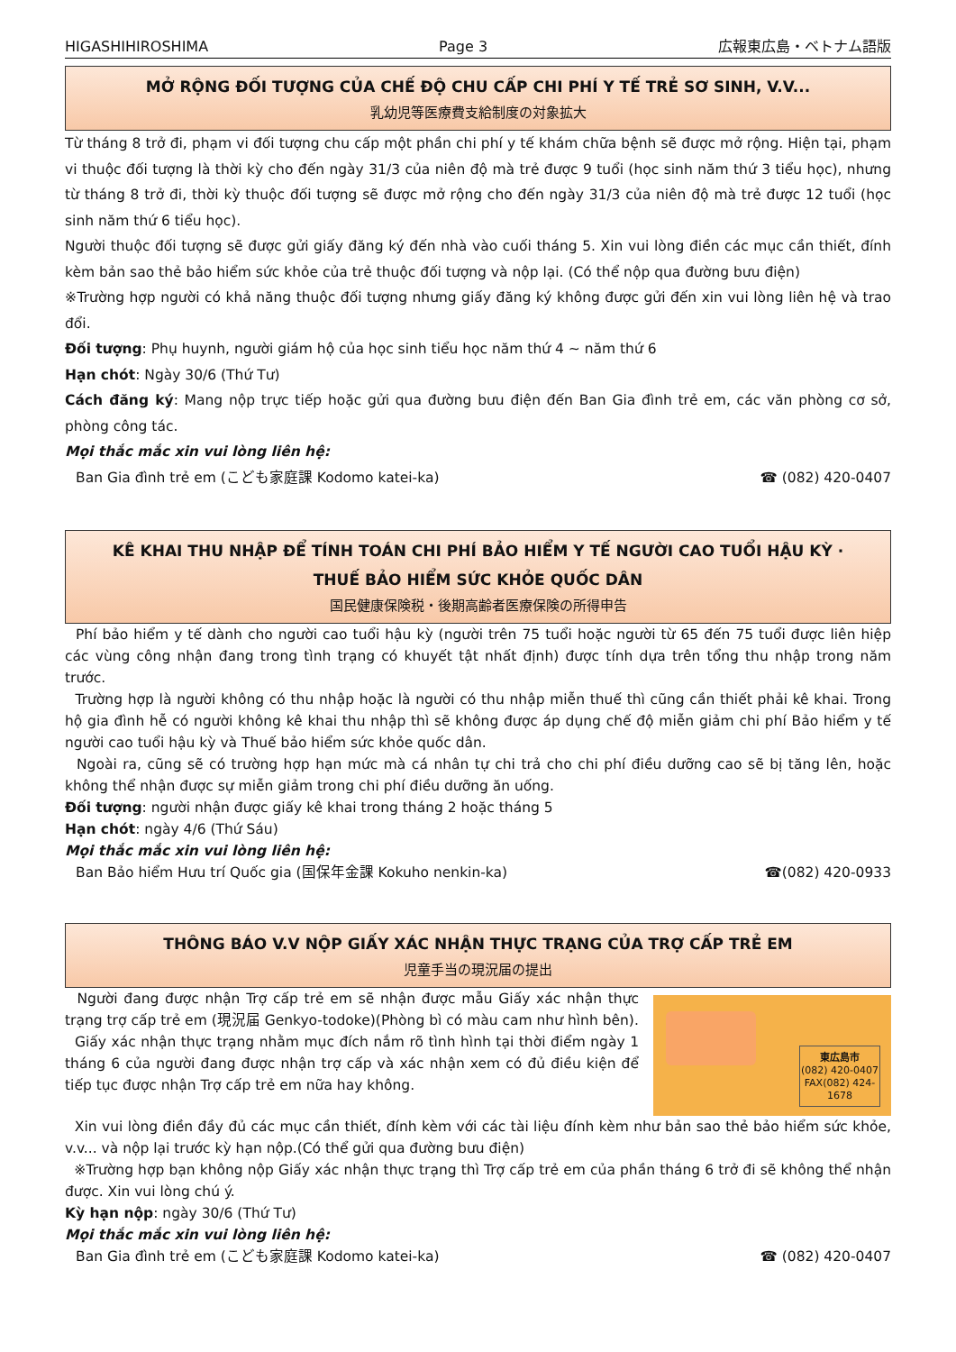HIGASHIHIROSHIMA Page 3 広報東広島・ベトナム語版
MỞ RỘNG ĐỐI TƯỢNG CỦA CHẾ ĐỘ CHU CẤP CHI PHÍ Y TẾ TRẺ SƠ SINH, V.V...
乳幼児等医療費支給制度の対象拡大
Từ tháng 8 trở đi, phạm vi đối tượng chu cấp một phần chi phí y tế khám chữa bệnh sẽ được mở rộng. Hiện tại, phạm vi thuộc đối tượng là thời kỳ cho đến ngày 31/3 của niên độ mà trẻ được 9 tuổi (học sinh năm thứ 3 tiểu học), nhưng từ tháng 8 trở đi, thời kỳ thuộc đối tượng sẽ được mở rộng cho đến ngày 31/3 của niên độ mà trẻ được 12 tuổi (học sinh năm thứ 6 tiểu học).
Người thuộc đối tượng sẽ được gửi giấy đăng ký đến nhà vào cuối tháng 5. Xin vui lòng điền các mục cần thiết, đính kèm bản sao thẻ bảo hiểm sức khỏe của trẻ thuộc đối tượng và nộp lại. (Có thể nộp qua đường bưu điện)
※Trường hợp người có khả năng thuộc đối tượng nhưng giấy đăng ký không được gửi đến xin vui lòng liên hệ và trao đổi.
Đối tượng: Phụ huynh, người giám hộ của học sinh tiểu học năm thứ 4 ~ năm thứ 6
Hạn chót: Ngày 30/6 (Thứ Tư)
Cách đăng ký: Mang nộp trực tiếp hoặc gửi qua đường bưu điện đến Ban Gia đình trẻ em, các văn phòng cơ sở, phòng công tác.
Mọi thắc mắc xin vui lòng liên hệ:
Ban Gia đình trẻ em (こども家庭課 Kodomo katei-ka) ☎ (082) 420-0407
KÊ KHAI THU NHẬP ĐỂ TÍNH TOÁN CHI PHÍ BẢO HIỂM Y TẾ NGƯỜI CAO TUỔI HẬU KỲ ·
THUẾ BẢO HIỂM SỨC KHỎE QUỐC DÂN
国民健康保険税・後期高齢者医療保険の所得申告
Phí bảo hiểm y tế dành cho người cao tuổi hậu kỳ (người trên 75 tuổi hoặc người từ 65 đến 75 tuổi được liên hiệp các vùng công nhận đang trong tình trạng có khuyết tật nhất định) được tính dựa trên tổng thu nhập trong năm trước.
Trường hợp là người không có thu nhập hoặc là người có thu nhập miễn thuế thì cũng cần thiết phải kê khai. Trong hộ gia đình hễ có người không kê khai thu nhập thì sẽ không được áp dụng chế độ miễn giảm chi phí Bảo hiểm y tế người cao tuổi hậu kỳ và Thuế bảo hiểm sức khỏe quốc dân.
Ngoài ra, cũng sẽ có trường hợp hạn mức mà cá nhân tự chi trả cho chi phí điều dưỡng cao sẽ bị tăng lên, hoặc không thể nhận được sự miễn giảm trong chi phí điều dưỡng ăn uống.
Đối tượng: người nhận được giấy kê khai trong tháng 2 hoặc tháng 5
Hạn chót: ngày 4/6 (Thứ Sáu)
Mọi thắc mắc xin vui lòng liên hệ:
Ban Bảo hiểm Hưu trí Quốc gia (国保年金課 Kokuho nenkin-ka) ☎(082) 420-0933
THÔNG BÁO V.V NỘP GIẤY XÁC NHẬN THỰC TRẠNG CỦA TRỢ CẤP TRẺ EM
児童手当の現況届の提出
Người đang được nhận Trợ cấp trẻ em sẽ nhận được mẫu Giấy xác nhận thực trạng trợ cấp trẻ em (現況届 Genkyo-todoke)(Phòng bì có màu cam như hình bên).
Giấy xác nhận thực trạng nhằm mục đích nắm rõ tình hình tại thời điểm ngày 1 tháng 6 của người đang được nhận trợ cấp và xác nhận xem có đủ điều kiện để tiếp tục được nhận Trợ cấp trẻ em nữa hay không.
東広島市
(082) 420-0407
FAX(082) 424-1678
Xin vui lòng điền đầy đủ các mục cần thiết, đính kèm với các tài liệu đính kèm như bản sao thẻ bảo hiểm sức khỏe, v.v... và nộp lại trước kỳ hạn nộp.(Có thể gửi qua đường bưu điện)
※Trường hợp bạn không nộp Giấy xác nhận thực trạng thì Trợ cấp trẻ em của phần tháng 6 trở đi sẽ không thể nhận được. Xin vui lòng chú ý.
Kỳ hạn nộp: ngày 30/6 (Thứ Tư)
Mọi thắc mắc xin vui lòng liên hệ:
Ban Gia đình trẻ em (こども家庭課 Kodomo katei-ka) ☎ (082) 420-0407